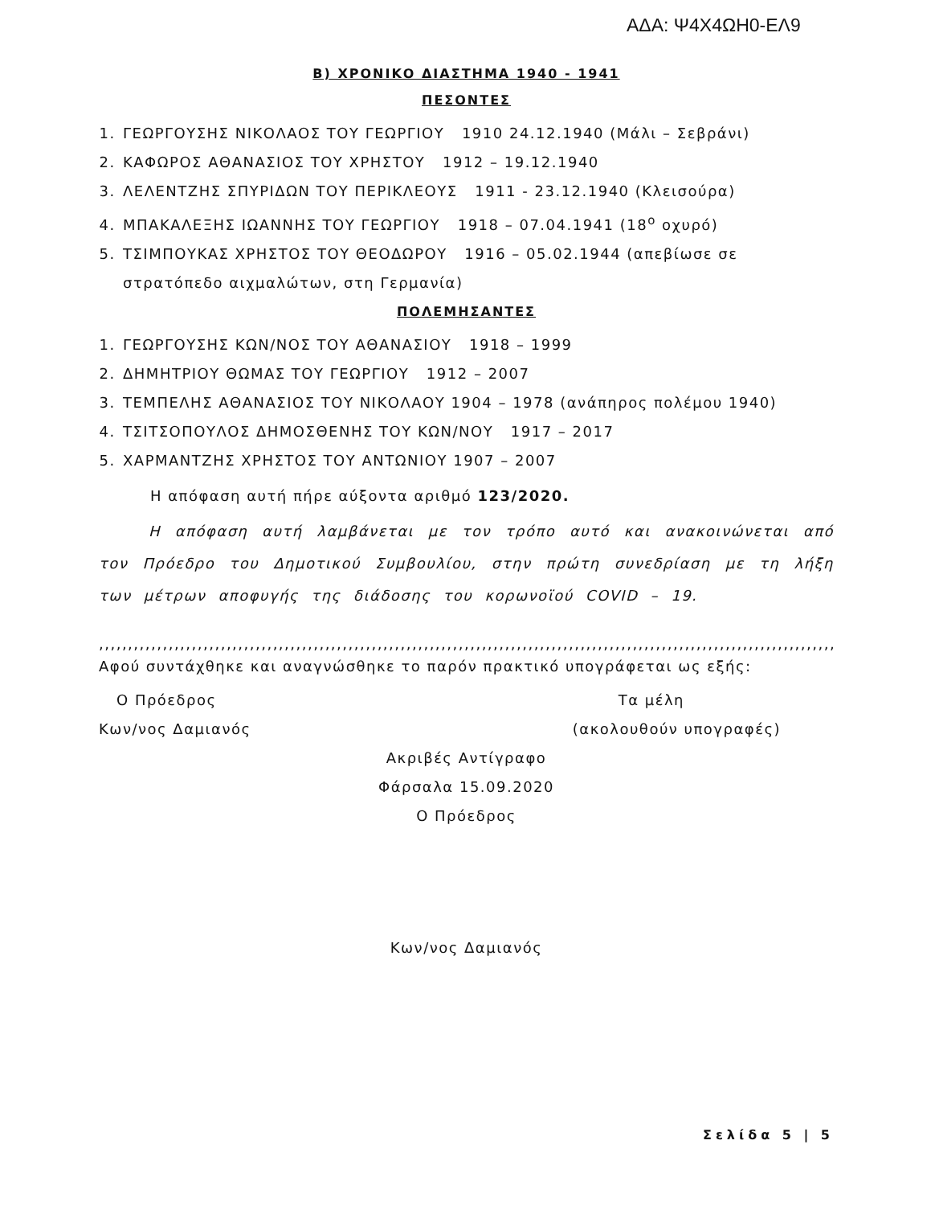ΑΔΑ: Ψ4Χ4ΩΗ0-ΕΛ9
Β) ΧΡΟΝΙΚΟ ΔΙΑΣΤΗΜΑ 1940 - 1941
ΠΕΣΟΝΤΕΣ
1. ΓΕΩΡΓΟΥΣΗΣ ΝΙΚΟΛΑΟΣ ΤΟΥ ΓΕΩΡΓΙΟΥ 1910 24.12.1940 (Μάλι – Σεβράνι)
2. ΚΑΦΩΡΟΣ ΑΘΑΝΑΣΙΟΣ ΤΟΥ ΧΡΗΣΤΟΥ 1912 – 19.12.1940
3. ΛΕΛΕΝΤΖΗΣ ΣΠΥΡΙΔΩΝ ΤΟΥ ΠΕΡΙΚΛΕΟΥΣ 1911 - 23.12.1940 (Κλεισούρα)
4. ΜΠΑΚΑΛΕΞΗΣ ΙΩΑΝΝΗΣ ΤΟΥ ΓΕΩΡΓΙΟΥ 1918 – 07.04.1941 (18<sup>ο</sup> οχυρό)
5. ΤΣΙΜΠΟΥΚΑΣ ΧΡΗΣΤΟΣ ΤΟΥ ΘΕΟΔΩΡΟΥ 1916 – 05.02.1944 (απεβίωσε σε στρατόπεδο αιχμαλώτων, στη Γερμανία)
ΠΟΛΕΜΗΣΑΝΤΕΣ
1. ΓΕΩΡΓΟΥΣΗΣ ΚΩΝ/ΝΟΣ ΤΟΥ ΑΘΑΝΑΣΙΟΥ 1918 – 1999
2. ΔΗΜΗΤΡΙΟΥ ΘΩΜΑΣ ΤΟΥ ΓΕΩΡΓΙΟΥ 1912 – 2007
3. ΤΕΜΠΕΛΗΣ ΑΘΑΝΑΣΙΟΣ ΤΟΥ ΝΙΚΟΛΑΟΥ 1904 – 1978 (ανάπηρος πολέμου 1940)
4. ΤΣΙΤΣΟΠΟΥΛΟΣ ΔΗΜΟΣΘΕΝΗΣ ΤΟΥ ΚΩΝ/ΝΟΥ 1917 – 2017
5. ΧΑΡΜΑΝΤΖΗΣ ΧΡΗΣΤΟΣ ΤΟΥ ΑΝΤΩΝΙΟΥ 1907 – 2007
Η απόφαση αυτή πήρε αύξοντα αριθμό 123/2020.
Η απόφαση αυτή λαμβάνεται με τον τρόπο αυτό και ανακοινώνεται από τον Πρόεδρο του Δημοτικού Συμβουλίου, στην πρώτη συνεδρίαση με τη λήξη των μέτρων αποφυγής της διάδοσης του κορωνοϊού COVID – 19.
,,,,,,,,,,,,,,,,,,,,,,,,,,,,,,,,,,,,,,,,,,,,,,,,,,,,,,,,,,,,,,,,,,,,,,,,,,,,,,,,,,,,,,,,,,,,,,,,,,,,,,,,,,,,,,,,,,,,,,,,,,,,,,,,,,,,,
Αφού συντάχθηκε και αναγνώσθηκε το παρόν πρακτικό υπογράφεται ως εξής:
Ο Πρόεδρος Τα μέλη
Κων/νος Δαμιανός (ακολουθούν υπογραφές)
Ακριβές Αντίγραφο
Φάρσαλα 15.09.2020
Ο Πρόεδρος
Κων/νος Δαμιανός
Σελίδα 5 | 5